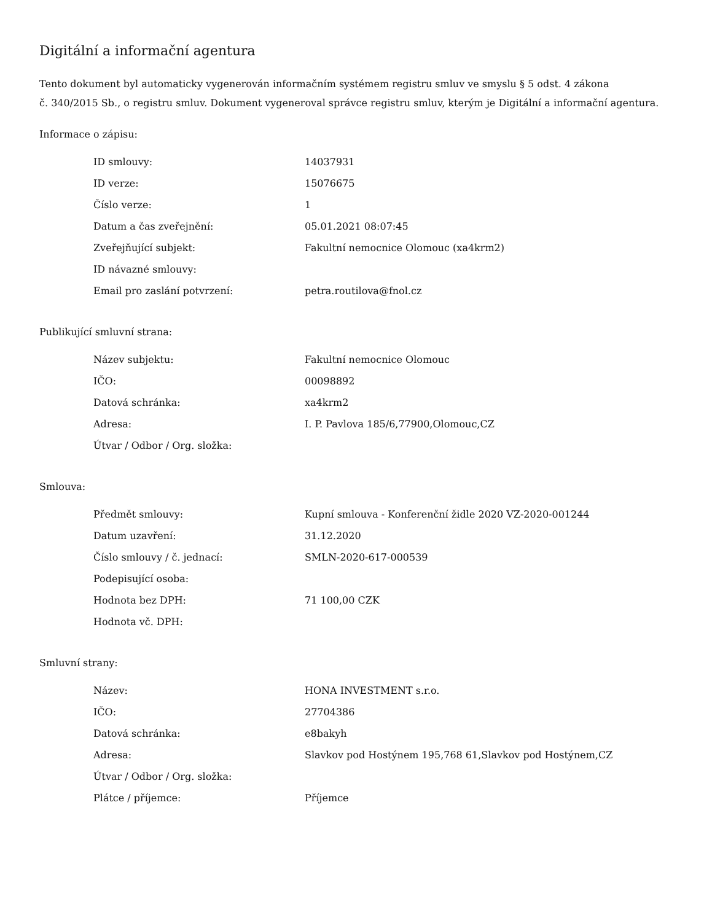Digitální a informační agentura
Tento dokument byl automaticky vygenerován informačním systémem registru smluv ve smyslu § 5 odst. 4 zákona
č. 340/2015 Sb., o registru smluv. Dokument vygeneroval správce registru smluv, kterým je Digitální a informační agentura.
Informace o zápisu:
| ID smlouvy: | 14037931 |
| ID verze: | 15076675 |
| Číslo verze: | 1 |
| Datum a čas zveřejnění: | 05.01.2021 08:07:45 |
| Zveřejňující subjekt: | Fakultní nemocnice Olomouc (xa4krm2) |
| ID návazné smlouvy: | |
| Email pro zaslání potvrzení: | petra.routilova@fnol.cz |
Publikující smluvní strana:
| Název subjektu: | Fakultní nemocnice Olomouc |
| IČO: | 00098892 |
| Datová schránka: | xa4krm2 |
| Adresa: | I. P. Pavlova 185/6,77900,Olomouc,CZ |
| Útvar / Odbor / Org. složka: | |
Smlouva:
| Předmět smlouvy: | Kupní smlouva - Konferenční židle 2020 VZ-2020-001244 |
| Datum uzavření: | 31.12.2020 |
| Číslo smlouvy / č. jednací: | SMLN-2020-617-000539 |
| Podepisující osoba: | |
| Hodnota bez DPH: | 71 100,00 CZK |
| Hodnota vč. DPH: | |
Smluvní strany:
| Název: | HONA INVESTMENT s.r.o. |
| IČO: | 27704386 |
| Datová schránka: | e8bakyh |
| Adresa: | Slavkov pod Hostýnem 195,768 61,Slavkov pod Hostýnem,CZ |
| Útvar / Odbor / Org. složka: | |
| Plátce / příjemce: | Příjemce |